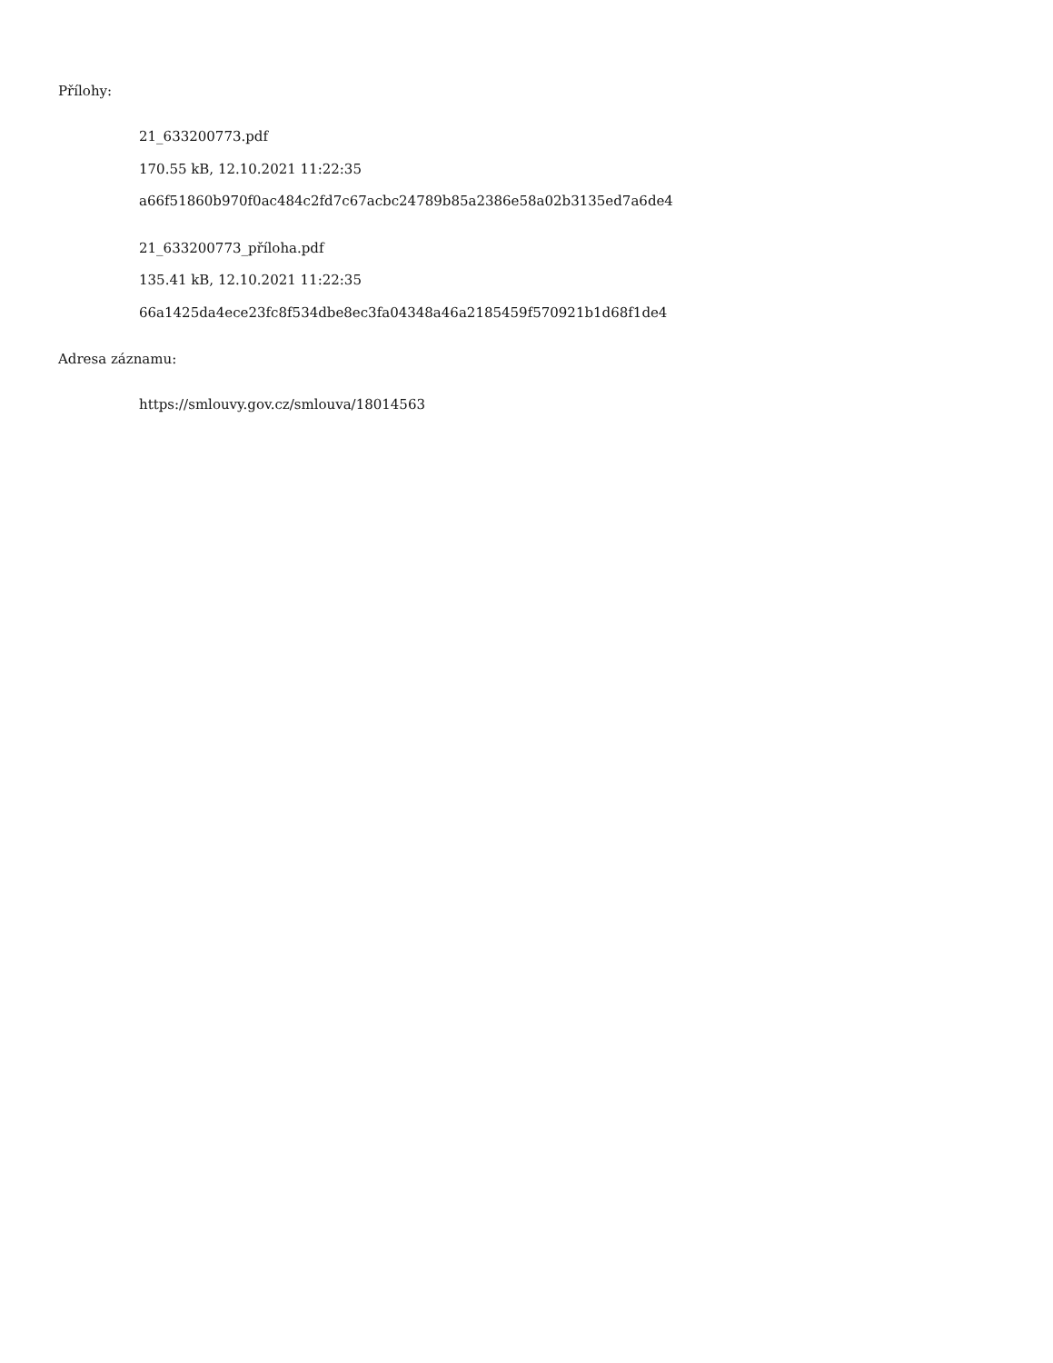Přílohy:
21_633200773.pdf
170.55 kB, 12.10.2021 11:22:35
a66f51860b970f0ac484c2fd7c67acbc24789b85a2386e58a02b3135ed7a6de4
21_633200773_příloha.pdf
135.41 kB, 12.10.2021 11:22:35
66a1425da4ece23fc8f534dbe8ec3fa04348a46a2185459f570921b1d68f1de4
Adresa záznamu:
https://smlouvy.gov.cz/smlouva/18014563